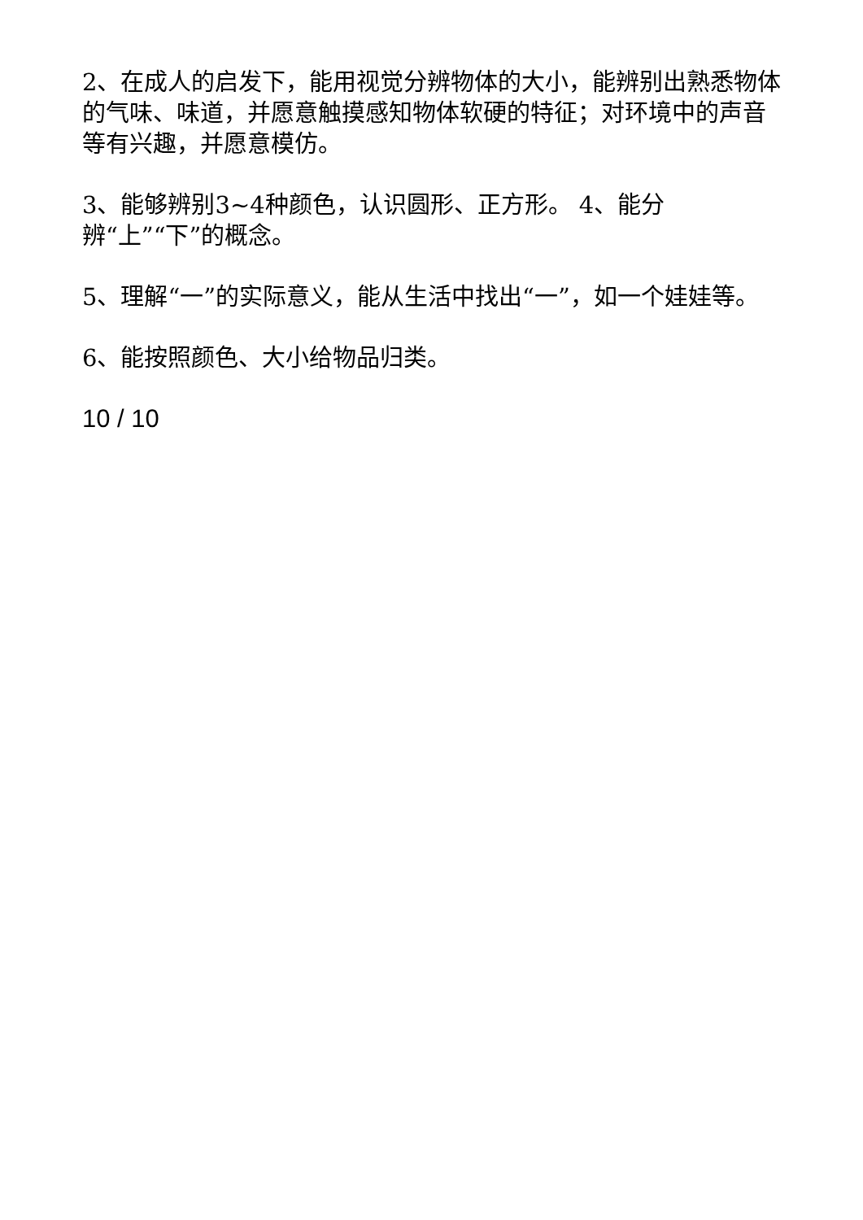2、在成人的启发下，能用视觉分辨物体的大小，能辨别出熟悉物体的气味、味道，并愿意触摸感知物体软硬的特征；对环境中的声音等有兴趣，并愿意模仿。
3、能够辨别3~4种颜色，认识圆形、正方形。 4、能分
辨“上”“下”的概念。
5、理解“一”的实际意义，能从生活中找出“一”，如一个娃娃等。
6、能按照颜色、大小给物品归类。
10 / 10